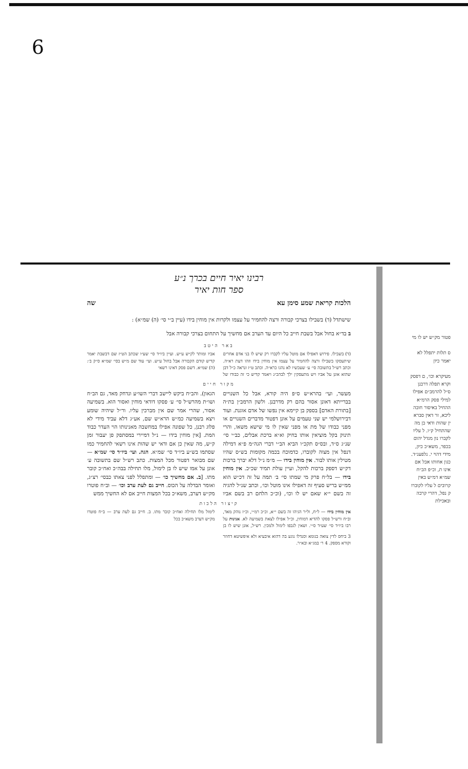6
רבינו יאיר חיים בכרך נ״ע
ספר חות יאיר
הלכות קריאת שמע סימן עא שה
שישתדל (ד) בשבילו בצרכי קבורה ורצה להחמיר על עצמו ולקרות אין מוחין בידו (עיין ב״י סי׳ (ה) שמ״א) :
ב בד״א בחול אבל בשבת חייב כל היום עד הערב אם מחשיך על התחום בצרכי קבורה אבל
באר היטב
(ד) בשבילו. פירוש דאפילו אם מוטל עליו לקברו רק שיש לו בני אדם אחרים שיתעסקו בשבילו ורצה להחמיר על עצמו אין מוחין בידו וזהו דעת רא״ה. וכתב רש״ל בתשובה סי׳ ע׳ שעכשיו לא נהגו כרא״ה. וכתב ט״ז ונראה כ״ל דבן שהוא אונן על אביו ויש מתעסקין ילך לבהכ״נ ויאמר קדיש כי זה כבודו של אביו ומותר לק״ש ע״ש. ועיין ביו״ד סי׳ שע״ו שכתב הט״ז שם דבשבת יאמר קדיש קודם הקבורה אבל בחול ע״ש. ועי׳ עוד שם מ״ש בסי׳ שמ״א ס״ק ב׳: (ה) שמ״א. דשם פסק דאינו רשאי
מקור חיים
מעשר, ועי׳ בהרא״ש ס״פ היה קורא, אבל כל השנויים בברייתא דאונן אסור בהם רק מדרבנן. ולשון הרמב״ן בת״ה [בתורת האדם] בספק בן קיימא אין נפשו של אדם אוגנת. ועוד דבירושלמי יש שני טעמים על אונן דפטור מדברים השנויים או מפני כבודו של מת או מפני שאין לו מי שישא משאו, והרי תינוק בקל מוציאין אותו בחיק וא״א ברכת אבלים, כב״י סי׳ שנ״ג ס״ד, ובס״ס תקכ״ו הביא הב״י דברי הגה״מ פ״א דמילה דנפל אין מצוה לקוברו, כדמוכח בכמה מקומות בש״ס שהיו מטילין אותו לבור. אין מוחין בידו — מ״מ נ״ל דלא יברך ברכות דק״ש דספק ברכות להקל, ועיין עולת תמיד שכ״כ. אין מוחין בידו — בל״ח פרק מי שמתו סי׳ ב׳ תמה על זה דכ״ש הוא ממ״ש בריש סעיף זה דאפילו אינו מוטל וכו׳, וכתב שנ״ל להגיה זה בשם י״א שאם יש לו וכו׳, (וכ״כ הלחם רב בשם אביו הגאון). והב״ח ביקש ליישב דברי השו״ע ונדחק מאד, גם הב״ח ושו״ת מהרש״ל סי׳ ע׳ פסקו דודאי מוחין ואסור הוא. בשמיעה אסור, שהרי אמר שם אין מברכין עליו. ור״ל שיהיה שומע ויצא בשמיעה כמ״ש הרא״ש שם, אע״ג דלא עביד מידי לא פלוג רבנן, כל שפונה אפילו במחשבה מאנינותו הוי העדר כבוד המת. [אין מוחין בידו — נ״ל דמיירי במסתפק פן יעבור זמן ק״ש, מה שאין כן אם ודאי יש שהות אינו רשאי להחמיר כמו שסתמו בש״ע ביו״ד סי׳ שמ״א. הגה. ועי׳ ביו״ד סי׳ שמ״א — שם מבואר דפטור מכל המצות. כתב רש״ל שם בתשובה ע׳ אונן על אמו שיש לו בן לימול, מלו תחילה בבה״כ ואח״כ קובר מתו. [ב. אם מחשיך כו׳ — ומתפלל לפני צאתו כבסי׳ רצ״ג, ואומר הבדלה על הכוס. חייב גם לעת ערב וכו׳ — וב״ח פוטרו מק״ש דערב, משא״כ בכל המצות חייב אם לא החשיך ממש
קיצור הלכות
אין מוחין בידו — ל״ח, ול״ר הגיהו זה בשם י״א, וכ״כ רמ״י, וכ״ז נוהק מאד, וב״ח ורש״ל פסקו להדיא דמוחין, וכ״ל אפילו לצאת בשמיעה לא. אנינות על רבו ביו״ד סי׳ שע״ד ס״י. ושאין לגבפו לימול ולמכין. רש״ל, אונן שיש לו בן לימול מלו תחילה ואח״כ קובר מתו. ב. חייב גם לעת ערב — ב״ח פוטרו מק״ש דערב משא״כ בכל
3 ביחס לדין צואה בגומא וסנדלו נוגע בה דהוא איבעיא ולא איפשיטא דחוזר וקורא מספק. 4 ר׳ במג״א ובא״ר.
פטור מק״ש יש לו מי
ס תלות יתפלל לא יאמר כיון
מעיקרא וכו׳, ם דפסק וקרא תפלה דרבנן ס״ל להרמב״ם אפילו למילי פסק הרמ״א ההחיל באיסור חובה ליכא, זר דאין סברא ין שהות ודאי בן מה שהתחיל ק״ו. ל עליו לקברו נון מגדל יהום בכפר, משא״כ כיון, מידי דהוי י. נלפענ״ד. כגון אחותו אבל אם אינו ת, וכ״פ הב״ח שמ״א דמ״ש באין קרובים ל עליו לקוברו ק נפל, דהרי קרבה ובאכילת